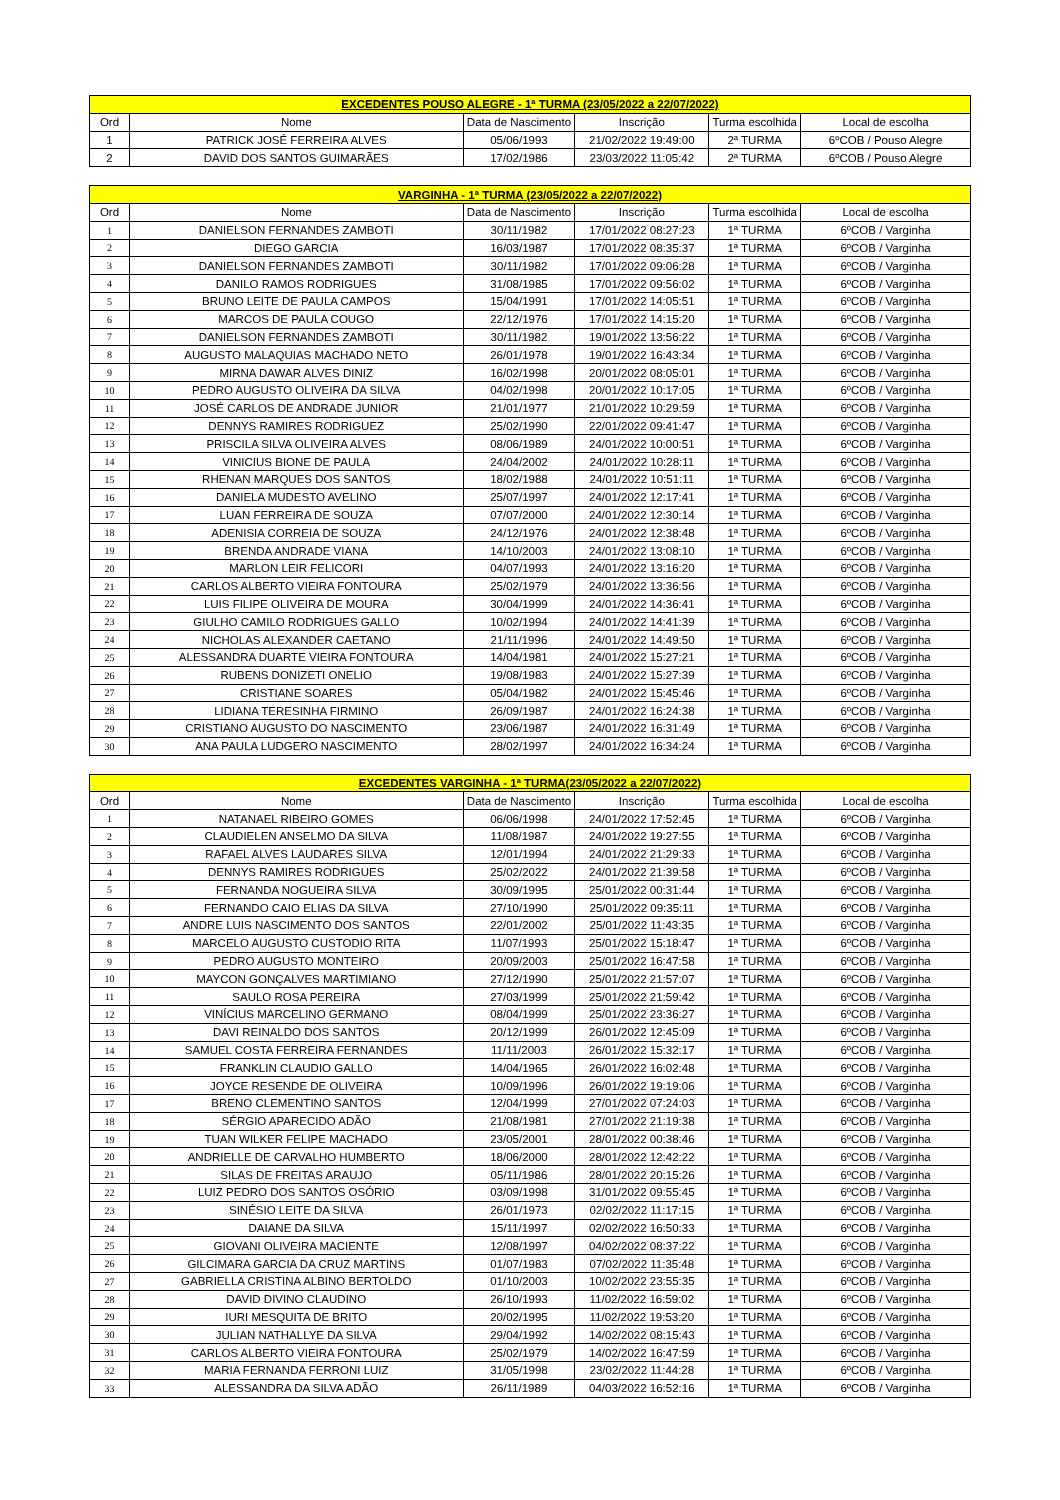| EXCEDENTES POUSO ALEGRE - 1ª TURMA (23/05/2022 a 22/07/2022) | | | | | |
| --- | --- | --- | --- | --- | --- |
| Ord | Nome | Data de Nascimento | Inscrição | Turma escolhida | Local de escolha |
| 1 | PATRICK JOSÉ FERREIRA ALVES | 05/06/1993 | 21/02/2022 19:49:00 | 2ª TURMA | 6ºCOB / Pouso Alegre |
| 2 | DAVID DOS SANTOS GUIMARÃES | 17/02/1986 | 23/03/2022 11:05:42 | 2ª TURMA | 6ºCOB / Pouso Alegre |
| VARGINHA - 1ª TURMA (23/05/2022 a 22/07/2022) | | | | | |
| Ord | Nome | Data de Nascimento | Inscrição | Turma escolhida | Local de escolha |
| 1 | DANIELSON FERNANDES ZAMBOTI | 30/11/1982 | 17/01/2022 08:27:23 | 1ª TURMA | 6ºCOB / Varginha |
| 2 | DIEGO GARCIA | 16/03/1987 | 17/01/2022 08:35:37 | 1ª TURMA | 6ºCOB / Varginha |
| 3 | DANIELSON FERNANDES ZAMBOTI | 30/11/1982 | 17/01/2022 09:06:28 | 1ª TURMA | 6ºCOB / Varginha |
| 4 | DANILO RAMOS RODRIGUES | 31/08/1985 | 17/01/2022 09:56:02 | 1ª TURMA | 6ºCOB / Varginha |
| 5 | BRUNO LEITE DE PAULA CAMPOS | 15/04/1991 | 17/01/2022 14:05:51 | 1ª TURMA | 6ºCOB / Varginha |
| 6 | MARCOS DE PAULA COUGO | 22/12/1976 | 17/01/2022 14:15:20 | 1ª TURMA | 6ºCOB / Varginha |
| 7 | DANIELSON FERNANDES ZAMBOTI | 30/11/1982 | 19/01/2022 13:56:22 | 1ª TURMA | 6ºCOB / Varginha |
| 8 | AUGUSTO MALAQUIAS MACHADO NETO | 26/01/1978 | 19/01/2022 16:43:34 | 1ª TURMA | 6ºCOB / Varginha |
| 9 | MIRNA DAWAR ALVES DINIZ | 16/02/1998 | 20/01/2022 08:05:01 | 1ª TURMA | 6ºCOB / Varginha |
| 10 | PEDRO AUGUSTO OLIVEIRA DA SILVA | 04/02/1998 | 20/01/2022 10:17:05 | 1ª TURMA | 6ºCOB / Varginha |
| 11 | JOSÉ CARLOS DE ANDRADE JUNIOR | 21/01/1977 | 21/01/2022 10:29:59 | 1ª TURMA | 6ºCOB / Varginha |
| 12 | DENNYS RAMIRES RODRIGUEZ | 25/02/1990 | 22/01/2022 09:41:47 | 1ª TURMA | 6ºCOB / Varginha |
| 13 | PRISCILA SILVA OLIVEIRA ALVES | 08/06/1989 | 24/01/2022 10:00:51 | 1ª TURMA | 6ºCOB / Varginha |
| 14 | VINICIUS BIONE DE PAULA | 24/04/2002 | 24/01/2022 10:28:11 | 1ª TURMA | 6ºCOB / Varginha |
| 15 | RHENAN MARQUES DOS SANTOS | 18/02/1988 | 24/01/2022 10:51:11 | 1ª TURMA | 6ºCOB / Varginha |
| 16 | DANIELA MUDESTO AVELINO | 25/07/1997 | 24/01/2022 12:17:41 | 1ª TURMA | 6ºCOB / Varginha |
| 17 | LUAN FERREIRA DE SOUZA | 07/07/2000 | 24/01/2022 12:30:14 | 1ª TURMA | 6ºCOB / Varginha |
| 18 | ADENISIA CORREIA DE SOUZA | 24/12/1976 | 24/01/2022 12:38:48 | 1ª TURMA | 6ºCOB / Varginha |
| 19 | BRENDA ANDRADE VIANA | 14/10/2003 | 24/01/2022 13:08:10 | 1ª TURMA | 6ºCOB / Varginha |
| 20 | MARLON LEIR FELICORI | 04/07/1993 | 24/01/2022 13:16:20 | 1ª TURMA | 6ºCOB / Varginha |
| 21 | CARLOS ALBERTO VIEIRA FONTOURA | 25/02/1979 | 24/01/2022 13:36:56 | 1ª TURMA | 6ºCOB / Varginha |
| 22 | LUIS FILIPE OLIVEIRA DE MOURA | 30/04/1999 | 24/01/2022 14:36:41 | 1ª TURMA | 6ºCOB / Varginha |
| 23 | GIULHO CAMILO RODRIGUES GALLO | 10/02/1994 | 24/01/2022 14:41:39 | 1ª TURMA | 6ºCOB / Varginha |
| 24 | NICHOLAS ALEXANDER CAETANO | 21/11/1996 | 24/01/2022 14:49:50 | 1ª TURMA | 6ºCOB / Varginha |
| 25 | ALESSANDRA DUARTE VIEIRA FONTOURA | 14/04/1981 | 24/01/2022 15:27:21 | 1ª TURMA | 6ºCOB / Varginha |
| 26 | RUBENS DONIZETI ONELIO | 19/08/1983 | 24/01/2022 15:27:39 | 1ª TURMA | 6ºCOB / Varginha |
| 27 | CRISTIANE SOARES | 05/04/1982 | 24/01/2022 15:45:46 | 1ª TURMA | 6ºCOB / Varginha |
| 28 | LIDIANA TERESINHA FIRMINO | 26/09/1987 | 24/01/2022 16:24:38 | 1ª TURMA | 6ºCOB / Varginha |
| 29 | CRISTIANO AUGUSTO DO NASCIMENTO | 23/06/1987 | 24/01/2022 16:31:49 | 1ª TURMA | 6ºCOB / Varginha |
| 30 | ANA PAULA LUDGERO NASCIMENTO | 28/02/1997 | 24/01/2022 16:34:24 | 1ª TURMA | 6ºCOB / Varginha |
| EXCEDENTES VARGINHA - 1ª TURMA(23/05/2022 a 22/07/2022) | | | | | |
| Ord | Nome | Data de Nascimento | Inscrição | Turma escolhida | Local de escolha |
| 1 | NATANAEL RIBEIRO GOMES | 06/06/1998 | 24/01/2022 17:52:45 | 1ª TURMA | 6ºCOB / Varginha |
| 2 | CLAUDIELEN ANSELMO DA SILVA | 11/08/1987 | 24/01/2022 19:27:55 | 1ª TURMA | 6ºCOB / Varginha |
| 3 | RAFAEL ALVES LAUDARES SILVA | 12/01/1994 | 24/01/2022 21:29:33 | 1ª TURMA | 6ºCOB / Varginha |
| 4 | DENNYS RAMIRES RODRIGUES | 25/02/2022 | 24/01/2022 21:39:58 | 1ª TURMA | 6ºCOB / Varginha |
| 5 | FERNANDA NOGUEIRA SILVA | 30/09/1995 | 25/01/2022 00:31:44 | 1ª TURMA | 6ºCOB / Varginha |
| 6 | FERNANDO CAIO ELIAS DA SILVA | 27/10/1990 | 25/01/2022 09:35:11 | 1ª TURMA | 6ºCOB / Varginha |
| 7 | ANDRE LUIS NASCIMENTO DOS SANTOS | 22/01/2002 | 25/01/2022 11:43:35 | 1ª TURMA | 6ºCOB / Varginha |
| 8 | MARCELO AUGUSTO CUSTODIO RITA | 11/07/1993 | 25/01/2022 15:18:47 | 1ª TURMA | 6ºCOB / Varginha |
| 9 | PEDRO AUGUSTO MONTEIRO | 20/09/2003 | 25/01/2022 16:47:58 | 1ª TURMA | 6ºCOB / Varginha |
| 10 | MAYCON GONÇALVES MARTIMIANO | 27/12/1990 | 25/01/2022 21:57:07 | 1ª TURMA | 6ºCOB / Varginha |
| 11 | SAULO ROSA PEREIRA | 27/03/1999 | 25/01/2022 21:59:42 | 1ª TURMA | 6ºCOB / Varginha |
| 12 | VINÍCIUS MARCELINO GERMANO | 08/04/1999 | 25/01/2022 23:36:27 | 1ª TURMA | 6ºCOB / Varginha |
| 13 | DAVI REINALDO DOS SANTOS | 20/12/1999 | 26/01/2022 12:45:09 | 1ª TURMA | 6ºCOB / Varginha |
| 14 | SAMUEL COSTA FERREIRA FERNANDES | 11/11/2003 | 26/01/2022 15:32:17 | 1ª TURMA | 6ºCOB / Varginha |
| 15 | FRANKLIN CLAUDIO GALLO | 14/04/1965 | 26/01/2022 16:02:48 | 1ª TURMA | 6ºCOB / Varginha |
| 16 | JOYCE RESENDE DE OLIVEIRA | 10/09/1996 | 26/01/2022 19:19:06 | 1ª TURMA | 6ºCOB / Varginha |
| 17 | BRENO CLEMENTINO SANTOS | 12/04/1999 | 27/01/2022 07:24:03 | 1ª TURMA | 6ºCOB / Varginha |
| 18 | SÉRGIO APARECIDO ADÃO | 21/08/1981 | 27/01/2022 21:19:38 | 1ª TURMA | 6ºCOB / Varginha |
| 19 | TUAN WILKER FELIPE MACHADO | 23/05/2001 | 28/01/2022 00:38:46 | 1ª TURMA | 6ºCOB / Varginha |
| 20 | ANDRIELLE DE CARVALHO HUMBERTO | 18/06/2000 | 28/01/2022 12:42:22 | 1ª TURMA | 6ºCOB / Varginha |
| 21 | SILAS DE FREITAS ARAUJO | 05/11/1986 | 28/01/2022 20:15:26 | 1ª TURMA | 6ºCOB / Varginha |
| 22 | LUIZ PEDRO DOS SANTOS OSÓRIO | 03/09/1998 | 31/01/2022 09:55:45 | 1ª TURMA | 6ºCOB / Varginha |
| 23 | SINÉSIO LEITE DA SILVA | 26/01/1973 | 02/02/2022 11:17:15 | 1ª TURMA | 6ºCOB / Varginha |
| 24 | DAIANE DA SILVA | 15/11/1997 | 02/02/2022 16:50:33 | 1ª TURMA | 6ºCOB / Varginha |
| 25 | GIOVANI OLIVEIRA MACIENTE | 12/08/1997 | 04/02/2022 08:37:22 | 1ª TURMA | 6ºCOB / Varginha |
| 26 | GILCIMARA GARCIA DA CRUZ MARTINS | 01/07/1983 | 07/02/2022 11:35:48 | 1ª TURMA | 6ºCOB / Varginha |
| 27 | GABRIELLA CRISTINA ALBINO BERTOLDO | 01/10/2003 | 10/02/2022 23:55:35 | 1ª TURMA | 6ºCOB / Varginha |
| 28 | DAVID DIVINO CLAUDINO | 26/10/1993 | 11/02/2022 16:59:02 | 1ª TURMA | 6ºCOB / Varginha |
| 29 | IURI MESQUITA DE BRITO | 20/02/1995 | 11/02/2022 19:53:20 | 1ª TURMA | 6ºCOB / Varginha |
| 30 | JULIAN NATHALLYE DA SILVA | 29/04/1992 | 14/02/2022 08:15:43 | 1ª TURMA | 6ºCOB / Varginha |
| 31 | CARLOS ALBERTO VIEIRA FONTOURA | 25/02/1979 | 14/02/2022 16:47:59 | 1ª TURMA | 6ºCOB / Varginha |
| 32 | MARIA FERNANDA FERRONI LUIZ | 31/05/1998 | 23/02/2022 11:44:28 | 1ª TURMA | 6ºCOB / Varginha |
| 33 | ALESSANDRA DA SILVA ADÃO | 26/11/1989 | 04/03/2022 16:52:16 | 1ª TURMA | 6ºCOB / Varginha |